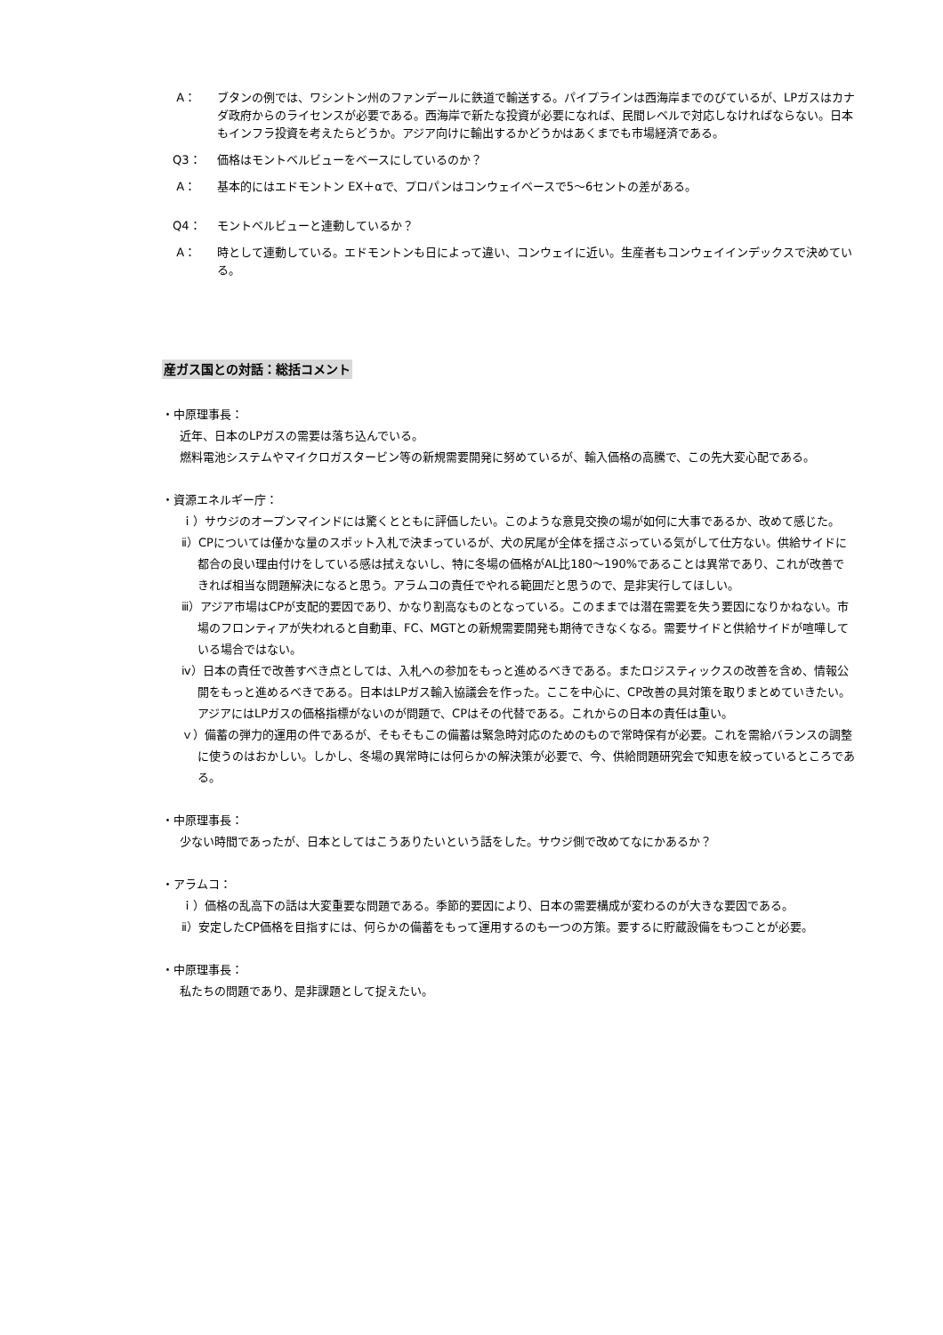A： ブタンの例では、ワシントン州のファンデールに鉄道で輸送する。パイプラインは西海岸までのびているが、LPガスはカナダ政府からのライセンスが必要である。西海岸で新たな投資が必要になれば、民間レベルで対応しなければならない。日本もインフラ投資を考えたらどうか。アジア向けに輸出するかどうかはあくまでも市場経済である。
Q3： 価格はモントベルビューをベースにしているのか？
A： 基本的にはエドモントン EX＋αで、プロパンはコンウェイベースで5～6セントの差がある。
Q4： モントベルビューと連動しているか？
A： 時として連動している。エドモントンも日によって違い、コンウェイに近い。生産者もコンウェイインデックスで決めている。
産ガス国との対話：総括コメント
・中原理事長：
近年、日本のLPガスの需要は落ち込んでいる。
燃料電池システムやマイクロガスタービン等の新規需要開発に努めているが、輸入価格の高騰で、この先大変心配である。
・資源エネルギー庁：
ｉ）サウジのオープンマインドには驚くとともに評価したい。このような意見交換の場が如何に大事であるか、改めて感じた。
ⅱ）CPについては僅かな量のスポット入札で決まっているが、犬の尻尾が全体を揺さぶっている気がして仕方ない。供給サイドに都合の良い理由付けをしている感は拭えないし、特に冬場の価格がAL比180～190%であることは異常であり、これが改善できれば相当な問題解決になると思う。アラムコの責任でやれる範囲だと思うので、是非実行してほしい。
ⅲ）アジア市場はCPが支配的要因であり、かなり割高なものとなっている。このままでは潜在需要を失う要因になりかねない。市場のフロンティアが失われると自動車、FC、MGTとの新規需要開発も期待できなくなる。需要サイドと供給サイドが喧嘩している場合ではない。
ⅳ）日本の責任で改善すべき点としては、入札への参加をもっと進めるべきである。またロジスティックスの改善を含め、情報公開をもっと進めるべきである。日本はLPガス輸入協議会を作った。ここを中心に、CP改善の具対策を取りまとめていきたい。アジアにはLPガスの価格指標がないのが問題で、CPはその代替である。これからの日本の責任は重い。
ｖ）備蓄の弾力的運用の件であるが、そもそもこの備蓄は緊急時対応のためのもので常時保有が必要。これを需給バランスの調整に使うのはおかしい。しかし、冬場の異常時には何らかの解決策が必要で、今、供給問題研究会で知恵を絞っているところである。
・中原理事長：
少ない時間であったが、日本としてはこうありたいという話をした。サウジ側で改めてなにかあるか？
・アラムコ：
ｉ）価格の乱高下の話は大変重要な問題である。季節的要因により、日本の需要構成が変わるのが大きな要因である。
ⅱ）安定したCP価格を目指すには、何らかの備蓄をもって運用するのも一つの方策。要するに貯蔵設備をもつことが必要。
・中原理事長：
私たちの問題であり、是非課題として捉えたい。